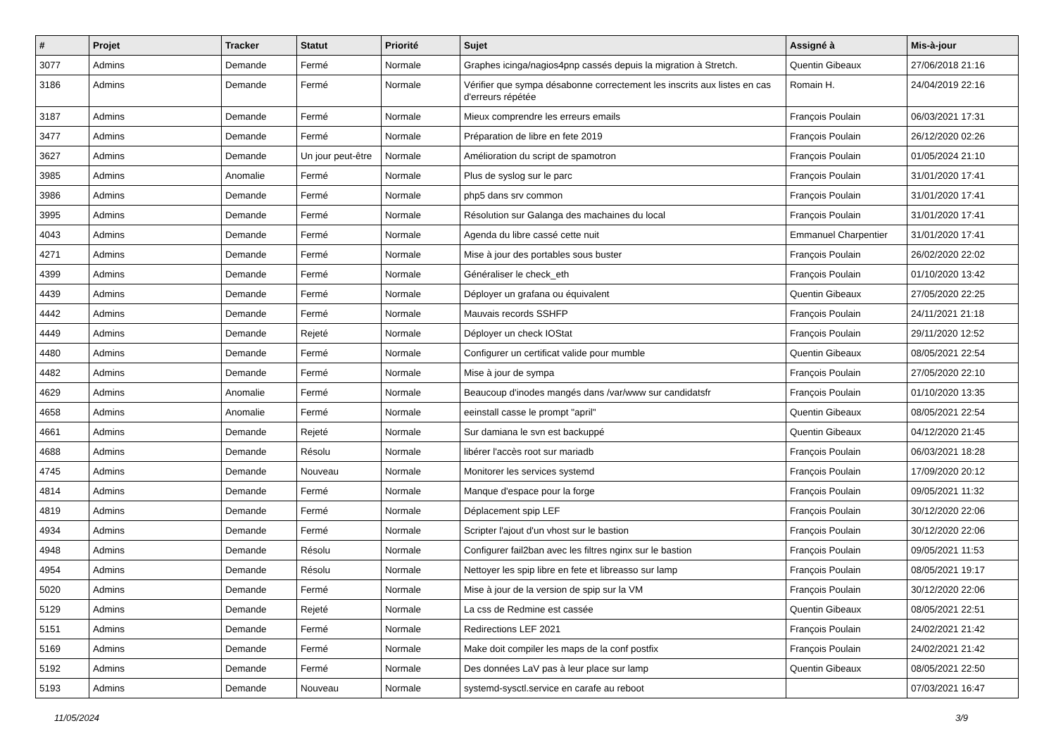| # | Projet | Tracker | Statut | Priorité | Sujet | Assigné à | Mis-à-jour |
| --- | --- | --- | --- | --- | --- | --- | --- |
| 3077 | Admins | Demande | Fermé | Normale | Graphes icinga/nagios4pnp cassés depuis la migration à Stretch. | Quentin Gibeaux | 27/06/2018 21:16 |
| 3186 | Admins | Demande | Fermé | Normale | Vérifier que sympa désabonne correctement les inscrits aux listes en cas d'erreurs répétée | Romain H. | 24/04/2019 22:16 |
| 3187 | Admins | Demande | Fermé | Normale | Mieux comprendre les erreurs emails | François Poulain | 06/03/2021 17:31 |
| 3477 | Admins | Demande | Fermé | Normale | Préparation de libre en fete 2019 | François Poulain | 26/12/2020 02:26 |
| 3627 | Admins | Demande | Un jour peut-être | Normale | Amélioration du script de spamotron | François Poulain | 01/05/2024 21:10 |
| 3985 | Admins | Anomalie | Fermé | Normale | Plus de syslog sur le parc | François Poulain | 31/01/2020 17:41 |
| 3986 | Admins | Demande | Fermé | Normale | php5 dans srv common | François Poulain | 31/01/2020 17:41 |
| 3995 | Admins | Demande | Fermé | Normale | Résolution sur Galanga des machaines du local | François Poulain | 31/01/2020 17:41 |
| 4043 | Admins | Demande | Fermé | Normale | Agenda du libre cassé cette nuit | Emmanuel Charpentier | 31/01/2020 17:41 |
| 4271 | Admins | Demande | Fermé | Normale | Mise à jour des portables sous buster | François Poulain | 26/02/2020 22:02 |
| 4399 | Admins | Demande | Fermé | Normale | Généraliser le check_eth | François Poulain | 01/10/2020 13:42 |
| 4439 | Admins | Demande | Fermé | Normale | Déployer un grafana ou équivalent | Quentin Gibeaux | 27/05/2020 22:25 |
| 4442 | Admins | Demande | Fermé | Normale | Mauvais records SSHFP | François Poulain | 24/11/2021 21:18 |
| 4449 | Admins | Demande | Rejeté | Normale | Déployer un check IOStat | François Poulain | 29/11/2020 12:52 |
| 4480 | Admins | Demande | Fermé | Normale | Configurer un certificat valide pour mumble | Quentin Gibeaux | 08/05/2021 22:54 |
| 4482 | Admins | Demande | Fermé | Normale | Mise à jour de sympa | François Poulain | 27/05/2020 22:10 |
| 4629 | Admins | Anomalie | Fermé | Normale | Beaucoup d'inodes mangés dans /var/www sur candidatsfr | François Poulain | 01/10/2020 13:35 |
| 4658 | Admins | Anomalie | Fermé | Normale | eeinstall casse le prompt "april" | Quentin Gibeaux | 08/05/2021 22:54 |
| 4661 | Admins | Demande | Rejeté | Normale | Sur damiana le svn est backuppé | Quentin Gibeaux | 04/12/2020 21:45 |
| 4688 | Admins | Demande | Résolu | Normale | libérer l'accès root sur mariadb | François Poulain | 06/03/2021 18:28 |
| 4745 | Admins | Demande | Nouveau | Normale | Monitorer les services systemd | François Poulain | 17/09/2020 20:12 |
| 4814 | Admins | Demande | Fermé | Normale | Manque d'espace pour la forge | François Poulain | 09/05/2021 11:32 |
| 4819 | Admins | Demande | Fermé | Normale | Déplacement spip LEF | François Poulain | 30/12/2020 22:06 |
| 4934 | Admins | Demande | Fermé | Normale | Scripter l'ajout d'un vhost sur le bastion | François Poulain | 30/12/2020 22:06 |
| 4948 | Admins | Demande | Résolu | Normale | Configurer fail2ban avec les filtres nginx sur le bastion | François Poulain | 09/05/2021 11:53 |
| 4954 | Admins | Demande | Résolu | Normale | Nettoyer les spip libre en fete et libreasso sur lamp | François Poulain | 08/05/2021 19:17 |
| 5020 | Admins | Demande | Fermé | Normale | Mise à jour de la version de spip sur la VM | François Poulain | 30/12/2020 22:06 |
| 5129 | Admins | Demande | Rejeté | Normale | La css de Redmine est cassée | Quentin Gibeaux | 08/05/2021 22:51 |
| 5151 | Admins | Demande | Fermé | Normale | Redirections LEF 2021 | François Poulain | 24/02/2021 21:42 |
| 5169 | Admins | Demande | Fermé | Normale | Make doit compiler les maps de la conf postfix | François Poulain | 24/02/2021 21:42 |
| 5192 | Admins | Demande | Fermé | Normale | Des données LaV pas à leur place sur lamp | Quentin Gibeaux | 08/05/2021 22:50 |
| 5193 | Admins | Demande | Nouveau | Normale | systemd-sysctl.service en carafe au reboot | | 07/03/2021 16:47 |
11/05/2024 3/9